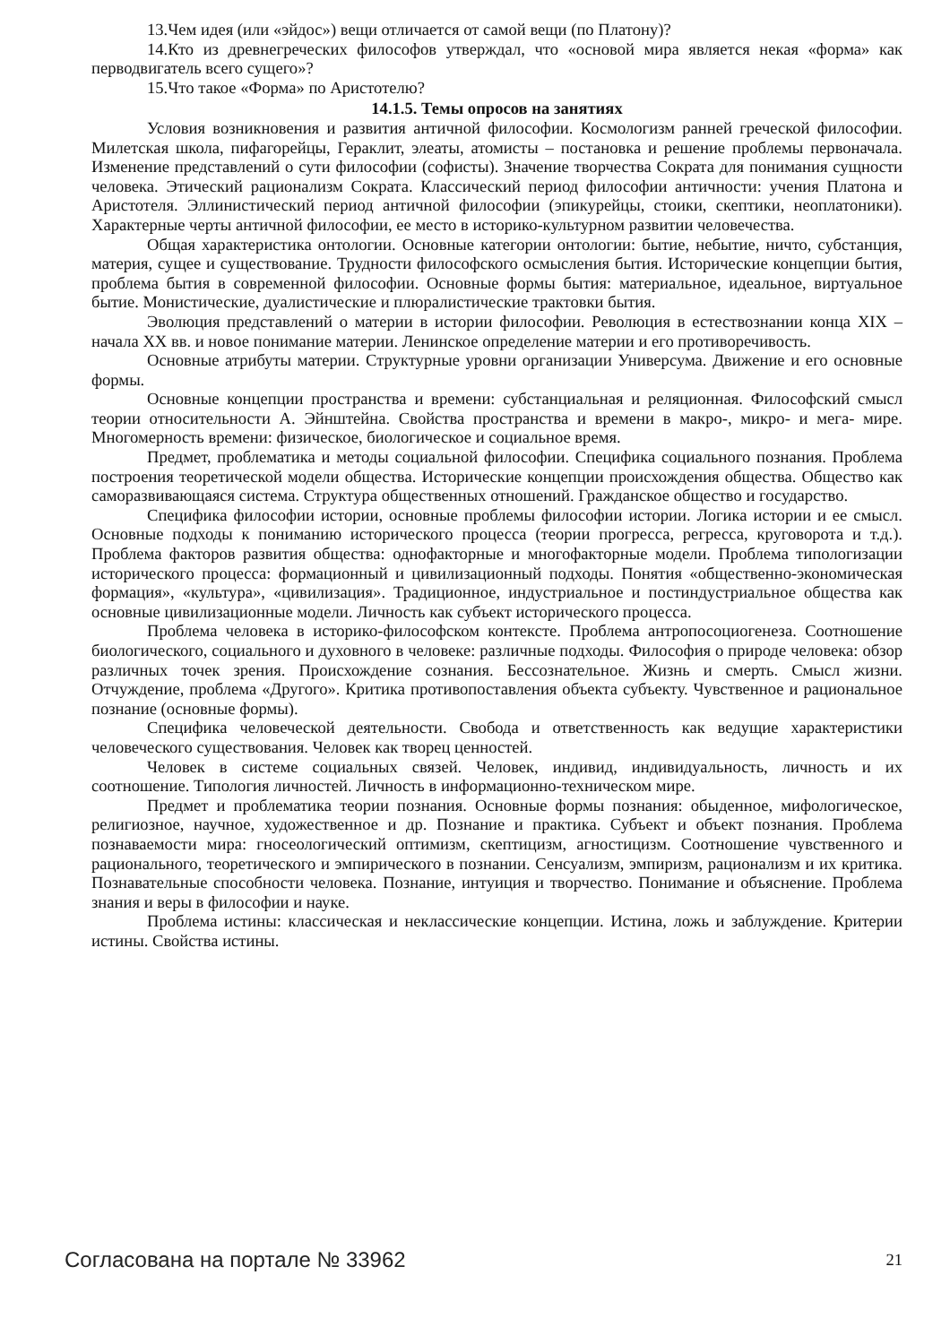13.Чем идея (или «эйдос») вещи отличается от самой вещи (по Платону)?
14.Кто из древнегреческих философов утверждал, что «основой мира является некая «форма» как перводвигатель всего сущего»?
15.Что такое «Форма» по Аристотелю?
14.1.5. Темы опросов на занятиях
Условия возникновения и развития античной философии. Космологизм ранней греческой философии. Милетская школа, пифагорейцы, Гераклит, элеаты, атомисты – постановка и решение проблемы первоначала. Изменение представлений о сути философии (софисты). Значение творчества Сократа для понимания сущности человека. Этический рационализм Сократа. Классический период философии античности: учения Платона и Аристотеля. Эллинистический период античной философии (эпикурейцы, стоики, скептики, неоплатоники). Характерные черты античной философии, ее место в историко-культурном развитии человечества.
Общая характеристика онтологии. Основные категории онтологии: бытие, небытие, ничто, субстанция, материя, сущее и существование. Трудности философского осмысления бытия. Исторические концепции бытия, проблема бытия в современной философии. Основные формы бытия: материальное, идеальное, виртуальное бытие. Монистические, дуалистические и плюралистические трактовки бытия.
Эволюция представлений о материи в истории философии. Революция в естествознании конца XIX – начала XX вв. и новое понимание материи. Ленинское определение материи и его противоречивость.
Основные атрибуты материи. Структурные уровни организации Универсума. Движение и его основные формы.
Основные концепции пространства и времени: субстанциальная и реляционная. Философский смысл теории относительности А. Эйнштейна. Свойства пространства и времени в макро-, микро- и мега- мире. Многомерность времени: физическое, биологическое и социальное время.
Предмет, проблематика и методы социальной философии. Специфика социального познания. Проблема построения теоретической модели общества. Исторические концепции происхождения общества. Общество как саморазвивающаяся система. Структура общественных отношений. Гражданское общество и государство.
Специфика философии истории, основные проблемы философии истории. Логика истории и ее смысл. Основные подходы к пониманию исторического процесса (теории прогресса, регресса, круговорота и т.д.). Проблема факторов развития общества: однофакторные и многофакторные модели. Проблема типологизации исторического процесса: формационный и цивилизационный подходы. Понятия «общественно-экономическая формация», «культура», «цивилизация». Традиционное, индустриальное и постиндустриальное общества как основные цивилизационные модели. Личность как субъект исторического процесса.
Проблема человека в историко-философском контексте. Проблема антропосоциогенеза. Соотношение биологического, социального и духовного в человеке: различные подходы. Философия о природе человека: обзор различных точек зрения. Происхождение сознания. Бессознательное. Жизнь и смерть. Смысл жизни. Отчуждение, проблема «Другого». Критика противопоставления объекта субъекту. Чувственное и рациональное познание (основные формы).
Специфика человеческой деятельности. Свобода и ответственность как ведущие характеристики человеческого существования. Человек как творец ценностей.
Человек в системе социальных связей. Человек, индивид, индивидуальность, личность и их соотношение. Типология личностей. Личность в информационно-техническом мире.
Предмет и проблематика теории познания. Основные формы познания: обыденное, мифологическое, религиозное, научное, художественное и др. Познание и практика. Субъект и объект познания. Проблема познаваемости мира: гносеологический оптимизм, скептицизм, агностицизм. Соотношение чувственного и рационального, теоретического и эмпирического в познании. Сенсуализм, эмпиризм, рационализм и их критика. Познавательные способности человека. Познание, интуиция и творчество. Понимание и объяснение. Проблема знания и веры в философии и науке.
Проблема истины: классическая и неклассические концепции. Истина, ложь и заблуждение. Критерии истины. Свойства истины.
Согласована на портале № 33962 21